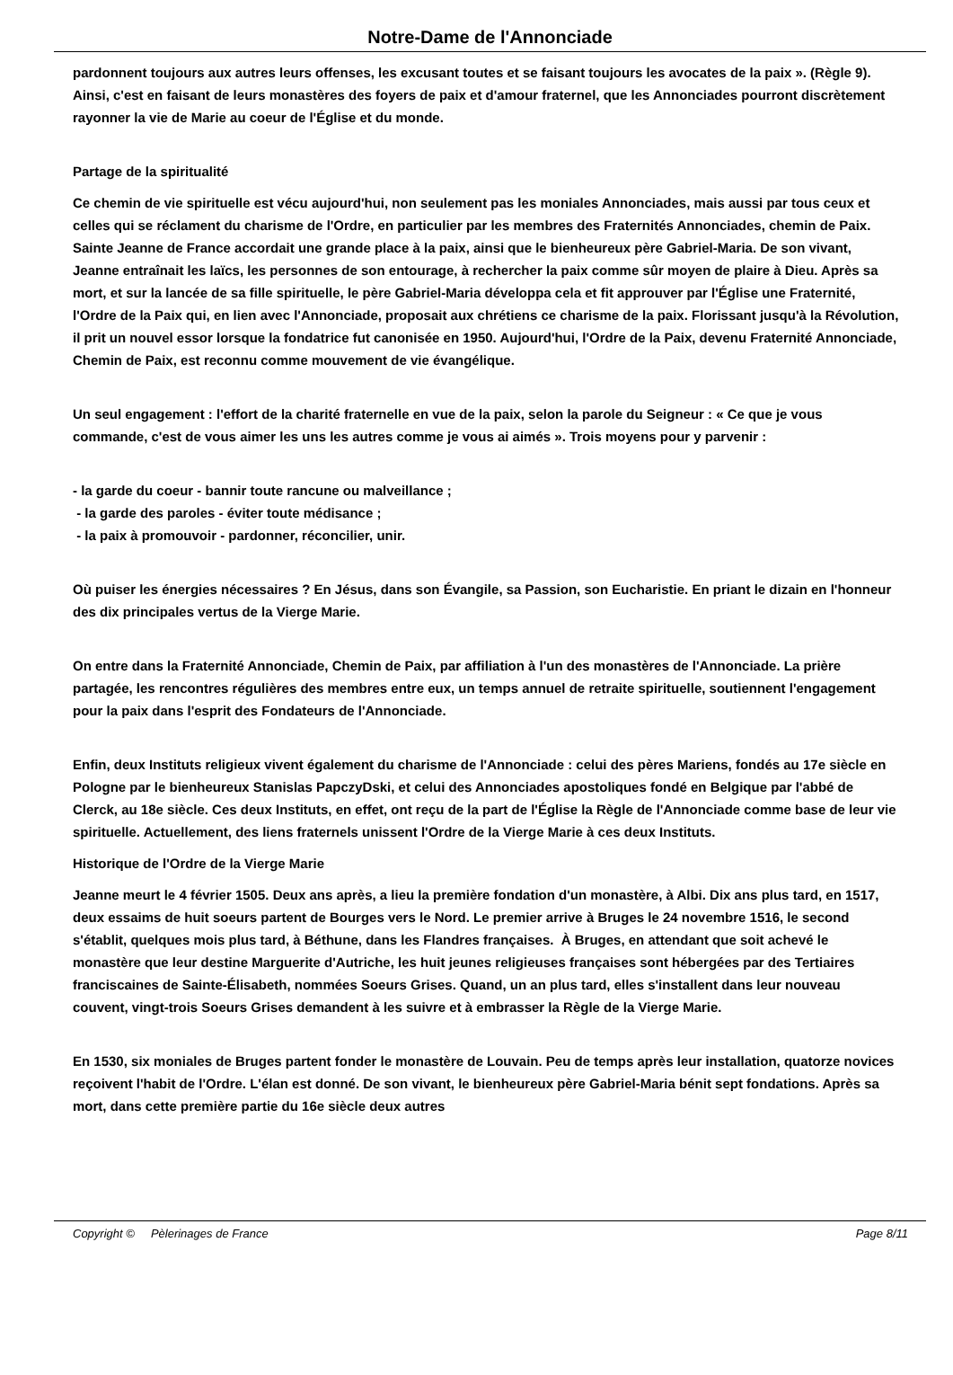Notre-Dame de l'Annonciade
pardonnent toujours aux autres leurs offenses, les excusant toutes et se faisant toujours les avocates de la paix ». (Règle 9). Ainsi, c'est en faisant de leurs monastères des foyers de paix et d'amour fraternel, que les Annonciades pourront discrètement rayonner la vie de Marie au coeur de l'Église et du monde.
Partage de la spiritualité
Ce chemin de vie spirituelle est vécu aujourd'hui, non seulement pas les moniales Annonciades, mais aussi par tous ceux et celles qui se réclament du charisme de l'Ordre, en particulier par les membres des Fraternités Annonciades, chemin de Paix. Sainte Jeanne de France accordait une grande place à la paix, ainsi que le bienheureux père Gabriel-Maria. De son vivant, Jeanne entraînait les laïcs, les personnes de son entourage, à rechercher la paix comme sûr moyen de plaire à Dieu. Après sa mort, et sur la lancée de sa fille spirituelle, le père Gabriel-Maria développa cela et fit approuver par l'Église une Fraternité, l'Ordre de la Paix qui, en lien avec l'Annonciade, proposait aux chrétiens ce charisme de la paix. Florissant jusqu'à la Révolution, il prit un nouvel essor lorsque la fondatrice fut canonisée en 1950. Aujourd'hui, l'Ordre de la Paix, devenu Fraternité Annonciade, Chemin de Paix, est reconnu comme mouvement de vie évangélique.
Un seul engagement : l'effort de la charité fraternelle en vue de la paix, selon la parole du Seigneur : « Ce que je vous commande, c'est de vous aimer les uns les autres comme je vous ai aimés ». Trois moyens pour y parvenir :
- la garde du coeur - bannir toute rancune ou malveillance ;
- la garde des paroles - éviter toute médisance ;
- la paix à promouvoir - pardonner, réconcilier, unir.
Où puiser les énergies nécessaires ? En Jésus, dans son Évangile, sa Passion, son Eucharistie. En priant le dizain en l'honneur des dix principales vertus de la Vierge Marie.
On entre dans la Fraternité Annonciade, Chemin de Paix, par affiliation à l'un des monastères de l'Annonciade. La prière partagée, les rencontres régulières des membres entre eux, un temps annuel de retraite spirituelle, soutiennent l'engagement pour la paix dans l'esprit des Fondateurs de l'Annonciade.
Enfin, deux Instituts religieux vivent également du charisme de l'Annonciade : celui des pères Mariens, fondés au 17e siècle en Pologne par le bienheureux Stanislas PapczyDski, et celui des Annonciades apostoliques fondé en Belgique par l'abbé de Clerck, au 18e siècle. Ces deux Instituts, en effet, ont reçu de la part de l'Église la Règle de l'Annonciade comme base de leur vie spirituelle. Actuellement, des liens fraternels unissent l'Ordre de la Vierge Marie à ces deux Instituts.
Historique de l'Ordre de la Vierge Marie
Jeanne meurt le 4 février 1505. Deux ans après, a lieu la première fondation d'un monastère, à Albi. Dix ans plus tard, en 1517, deux essaims de huit soeurs partent de Bourges vers le Nord. Le premier arrive à Bruges le 24 novembre 1516, le second s'établit, quelques mois plus tard, à Béthune, dans les Flandres françaises. À Bruges, en attendant que soit achevé le monastère que leur destine Marguerite d'Autriche, les huit jeunes religieuses françaises sont hébergées par des Tertiaires franciscaines de Sainte-Élisabeth, nommées Soeurs Grises. Quand, un an plus tard, elles s'installent dans leur nouveau couvent, vingt-trois Soeurs Grises demandent à les suivre et à embrasser la Règle de la Vierge Marie.
En 1530, six moniales de Bruges partent fonder le monastère de Louvain. Peu de temps après leur installation, quatorze novices reçoivent l'habit de l'Ordre. L'élan est donné. De son vivant, le bienheureux père Gabriel-Maria bénit sept fondations. Après sa mort, dans cette première partie du 16e siècle deux autres
Copyright © Pèlerinages de France Page 8/11